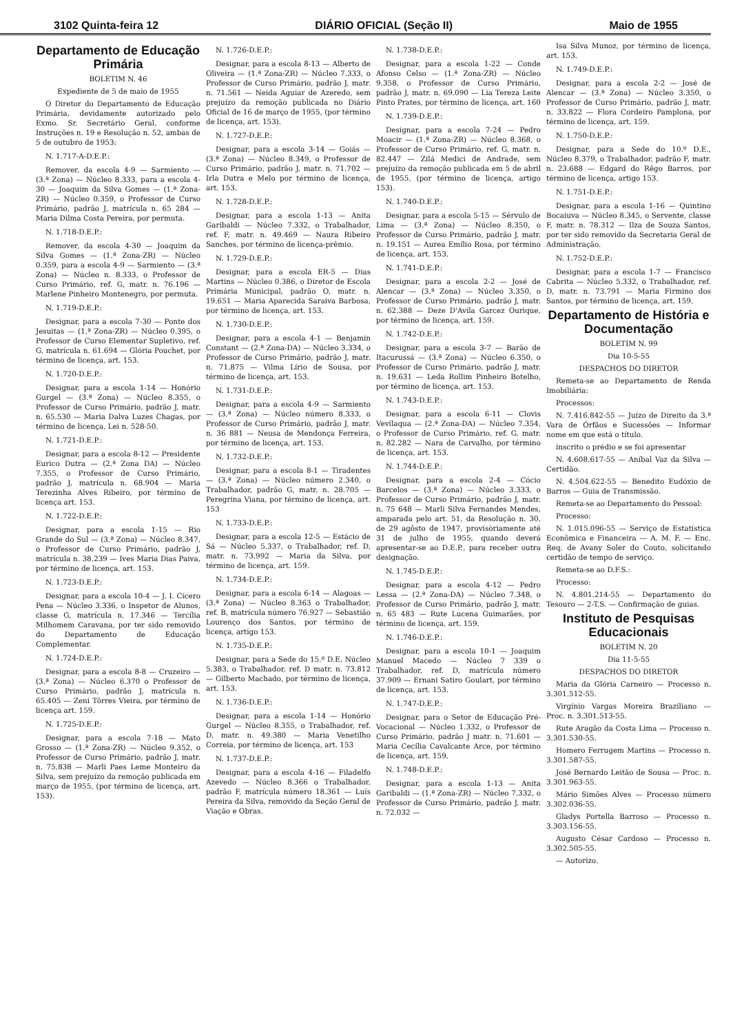3102 Quinta-feira 12 DIÁRIO OFICIAL (Seção II) Maio de 1955
Departamento de Educação Primária
BOLETIM N. 46
Expediente de 5 de maio de 1955
O Diretor do Departamento de Educação Primária, devidamente autorizado pelo Exmo. Sr. Secretário Geral, conforme Instruções n. 19 e Resolução n. 52, ambas de 5 de outubro de 1953:
N. 1.717-A-D.E.P.:
Remover, da escola 4-9 — Sarmiento — (3.ª Zona) — Núcleo 8.333, para a escola 4-30 — Joaquim da Silva Gomes — (1.ª Zona-ZR) — Núcleo 0.359, o Professor de Curso Primário, padrão J, matrícula n. 65 284 — Maria Dilma Costa Pereira, por permuta.
N. 1.718-D.E.P.:
Remover, da escola 4-30 — Joaquim da Silva Gomes — (1.ª Zona-ZR) — Núcleo 0.359, para a escola 4-9 — Sarmiento — (3.ª Zona) — Núcleo n. 8.333, o Professor de Curso Primário, ref. G, matr. n. 76.196 — Marlene Pinheiro Montenegro, por permuta.
N. 1.719-D.E.P.:
Designar, para a escola 7-30 — Ponte dos Jesuitas — (1.ª Zona-ZR) — Núcleo 0.395, o Professor de Curso Elementar Supletivo, ref. G, matrícula n. 61.694 — Glória Pouchet, por término de licença, art. 153.
N. 1.720-D.E.P.:
Designar, para a escola 1-14 — Honório Gurgel — (3.ª Zona) — Núcleo 8.355, o Professor de Curso Primário, padrão J, matr. n. 65.530 — Maria Dalva Luzes Chagas, por término de licença, Lei n. 528-50.
N. 1.721-D.E.P.:
Designar, para a escola 8-12 — Presidente Eurico Dutra — (2.ª Zona DA) — Núcleo 7.355, o Professor de Curso Primário, padrão J, matrícula n. 68.904 — Maria Terezinha Alves Ribeiro, por término de licença art. 153.
N. 1.722-D.E.P.:
Designar, para a escola 1-15 — Rio Grande do Sul — (3.ª Zona) — Núcleo 8.347, o Professor de Curso Primário, padrão J, matrícula n. 38.239 — Ives Maria Dias Paiva, por término de licença, art. 153.
N. 1.723-D.E.P.:
Designar, para a escola 10-4 — J. I. Cícero Pena — Núcleo 3.336, o Inspetor de Alunos, classe G, matrícula n. 17.346 — Tercília Milhomem Caravana, por ter sido removido do Departamento de Educação Complementar.
N. 1.724-D.E.P.:
Designar, para a escola 8-8 — Cruzeiro — (3.ª Zona) — Núcleo 6.370 o Professor de Curso Primário, padrão J, matrícula n. 65.405 — Zeni Tôrres Vieira, por término de licença art. 159.
N. 1.725-D.E.P.:
Designar, para a escola 7-18 — Mato Grosso — (1.ª Zona-ZR) — Núcleo 9.352, o Professor de Curso Primário, padrão J, matr. n. 75.838 — Marli Paes Leme Monteiro da Silva, sem prejuízo da remoção publicada em março de 1955, (por término de licença, art. 153).
N. 1.726-D.E.P.:
Designar, para a escola 8-13 — Alberto de Oliveira — (1.ª Zona-ZR) — Núcleo 7.333, o Professor de Curso Primário, padrão J, matr. n. 71.561 — Neida Aguiar de Azeredo, sem prejuízo da remoção publicada no Diário Oficial de 16 de março de 1955, (por término de licença, art. 153).
N. 1.727-D.E.P.:
Designar, para a escola 3-14 — Goiás — (3.ª Zona) — Núcleo 8.349, o Professor de Curso Primário, padrão J, matr. n. 71.702 — Irla Dutra e Melo por término de licença, art. 153.
N. 1.728-D.E.P.:
Designar, para a escola 1-13 — Anita Garibaldi — Núcleo 7.332, o Trabalhador, ref. F, matr. n. 49.469 — Naura Ribeiro Sanches, por término de licença-prêmio.
N. 1.729-D.E.P.:
Designar, para a escola ER-5 — Dias Martins — Núcleo 0.386, o Diretor de Escola Primária Municipal, padrão O, matr. n. 19.651 — Maria Aparecida Saraiva Barbosa, por término de licença, art. 153.
N. 1.730-D.E.P.:
Designar, para a escola 4-1 — Benjamin Constant — (2.ª Zona-DA) — Núcleo 3.334, o Professor de Curso Primário, padrão J, matr. n. 71.875 — Vilma Lírio de Sousa, por término de licença, art. 153.
N. 1.731-D.E.P.:
Designar, para a escola 4-9 — Sarmiento — (3.ª Zona) — Núcleo número 8.333, o Professor de Curso Primário, padrão J, matr. n. 36 881 — Neusa de Mendonça Ferreira, por término de licença, art. 153.
N. 1.732-D.E.P.:
Designar, para a escola 8-1 — Tiradentes — (3.ª Zona) — Núcleo número 2.340, o Trabalhador, padrão G, matr. n. 28.705 — Peregrina Viana, por término de licença, art. 153
N. 1.733-D.E.P.:
Designar, para a escola 12-5 — Estácio de Sá — Núcleo 5.337, o Trabalhador, ref. D, matr. n. 73.992 — Maria da Silva, por término de licença, art. 159.
N. 1.734-D.E.P.:
Designar, para a escola 6-14 — Alagoas — (3.ª Zona) — Núcleo 8.363 o Trabalhador, ref. B, matrícula número 76.927 — Sebastião Lourenço dos Santos, por término de licença, artigo 153.
N. 1.735-D.E.P.:
Designar, para a Sede do 15.º D.E. Núcleo 5.383, o Trabalhador, ref. D matr. n. 73.812 — Gilberto Machado, por término de licença, art. 153.
N. 1.736-D.E.P.:
Designar, para a escola 1-14 — Honório Gurgel — Núcleo 8.355, o Trabalhador, ref. D, matr. n. 49.380 — Maria Venetilho Correia, por término de licença, art. 153
N. 1.737-D.E.P.:
Designar, para a escola 4-16 — Filadelfo Azevedo — Núcleo 8.366 o Trabalhador, padrão F, matrícula número 18.361 — Luís Pereira da Silva, removido da Seção Geral de Viação e Obras.
N. 1.738-D.E.P.:
Designar, para a escola 1-22 — Conde Afonso Celso — (1.ª Zona-ZR) — Núcleo 9.358, o Professor de Curso Primário, padrão J, matr. n. 69.090 — Lia Tereza Leite Pinto Prates, por término de licença, art. 160
N. 1.739-D.E.P.:
Designar, para a escola 7-24 — Pedro Moacir — (1.ª Zona-ZR) — Núcleo 8.368, o Professor de Curso Primário, ref. G, matr. n. 82.447 — Zilá Medici de Andrade, sem prejuízo da remoção publicada em 5 de abril de 1955, (por término de licença, artigo 153).
N. 1.740-D.E.P.:
Designar, para a escola 5-15 — Sérvulo de Lima — (3.ª Zona) — Núcleo 8.350, o Professor de Curso Primário, padrão J, matr. n. 19.151 — Aurea Emílio Rosa, por término de licença, art. 153.
N. 1.741-D.E.P.:
Designar, para a escola 2-2 — José de Alencar — (3.ª Zona) — Núcleo 3.350, o Professor de Curso Primário, padrão J, matr. n. 62.388 — Deze D'Avila Garcez Ourique, por término de licença, art. 159.
N. 1.742-D.E.P.:
Designar, para a escola 3-7 — Barão de Itacurussá — (3.ª Zona) — Núcleo 6.350, o Professor de Curso Primário, padrão J, matr. n. 19.631 — Leda Rollim Pinheiro Botelho, por término de licença, art. 153.
N. 1.743-D.E.P.:
Designar, para a escola 6-11 — Clovis Vevilaqua — (2.ª Zona-DA) — Núcleo 7.354, o Professor de Curso Primário, ref. G, matr. n. 82.282 — Nara de Carvalho, por término de licença, art. 153.
N. 1.744-D.E.P.:
Designar, para a escola 2-4 — Cócio Barcelos — (3.ª Zona) — Núcleo 3.333, o Professor de Curso Primário, padrão J, matr. n. 75 648 — Marli Silva Fernandes Mendes, amparada pelo art. 51, da Resolução n. 30, de 29 agôsto de 1947, provisòriamente até 31 de julho de 1955, quando deverá apresentar-se ao D.E.P., para receber outra designação.
N. 1.745-D.E.P.:
Designar, para a escola 4-12 — Pedro Lessa — (2.ª Zona-DA) — Núcleo 7.348, o Professor de Curso Primário, padrão J, matr. n. 65 483 — Rute Lucena Guimarães, por término de licença, art. 159.
N. 1.746-D.E.P.:
Designar, para a escola 10-1 — Joaquim Manuel Macedo — Núcleo 7 339 o Trabalhador, ref. D, matrícula número 37.909 — Ernani Satiro Goulart, por término de licença, art. 153.
N. 1.747-D.E.P.:
Designar, para o Setor de Educação Pré-Vocacional — Núcleo 1.332, o Professor de Curso Primário, padrão J matr. n. 71.601 — Maria Cecília Cavalcante Arce, por término de licença, art. 159.
N. 1.748-D.E.P.:
Designar, para a escola 1-13 — Anita Garibaldi — (1.ª Zona-ZR) — Núcleo 7.332, o Professor de Curso Primário, padrão J, matr. n. 72.032 —
Isa Silva Munoz, por término de licença, art. 153.
N. 1.749-D.E.P.:
Designar, para a escola 2-2 — José de Alencar — (3.ª Zona) — Núcleo 3.350, o Professor de Curso Primário, padrão J, matr. n. 33.822 — Flora Cordeiro Pamplona, por término de licença, art. 159.
N. 1.750-D.E.P.:
Designar, para a Sede do 10.º D.E., Núcleo 8.379, o Trabalhador, padrão F, matr. n. 23.688 — Edgard do Rêgo Barros, por término de licença, artigo 153.
N. 1.751-D.E.P.:
Designar, para a escola 1-16 — Quintino Bocaiuva — Núcleo 8.345, o Servente, classe F, matr. n. 78.312 — Ilza de Souza Santos, por ter sido removido da Secretaria Geral de Administração.
N. 1.752-D.E.P.:
Designar, para a escola 1-7 — Francisco Cabrita — Núcleo 5.332, o Trabalhador, ref. D, matr. n. 73.791 — Maria Firmino dos Santos, por término de licença, art. 159.
Departamento de História e Documentação
BOLETIM N. 99
Dia 10-5-55
DESPACHOS DO DIRETOR
Remeta-se ao Departamento de Renda Imobiliária:
Processos:
N. 7.416.842-55 — Juízo de Direito da 3.ª Vara de Órfãos e Sucessões — Informar nome em que está o título.
inscrito o prédio e se foi apresentar
N. 4.608.617-55 — Aníbal Vaz da Silva — Certidão.
N. 4.504.622-55 — Benedito Eudóxio de Barros — Guia de Transmissão.
Remeta-se ao Departamento do Pessoal:
Processo:
N. 1.015.096-55 — Serviço de Estatística Econômica e Financeira — A. M. F. — Enc. Req. de Avany Soler do Couto, solicitando certidão de tempo de serviço.
Remeta-se ao D.F.S.:
Processo:
N. 4.801.214-55 — Departamento do Tesouro — 2-T.S. — Confirmação de guias.
Instituto de Pesquisas Educacionais
BOLETIM N. 20
Dia 11-5-55
DESPACHOS DO DIRETOR
Maria da Glória Carneiro — Processo n. 3.301.512-55.
Virgínio Vargas Moreira Braziliano — Proc. n. 3.301.513-55.
Rute Aragão da Costa Lima — Processo n. 3.301.530-55.
Homero Ferrugem Martins — Processo n. 3.301.587-55.
José Bernardo Leitão de Sousa — Proc. n. 3.301.963-55.
Mário Simões Alves — Processo número 3.302.036-55.
Gladys Portella Barroso — Processo n. 3.303.156-55.
Augusto César Cardoso — Processo n. 3.302.505-55.
— Autorizo.